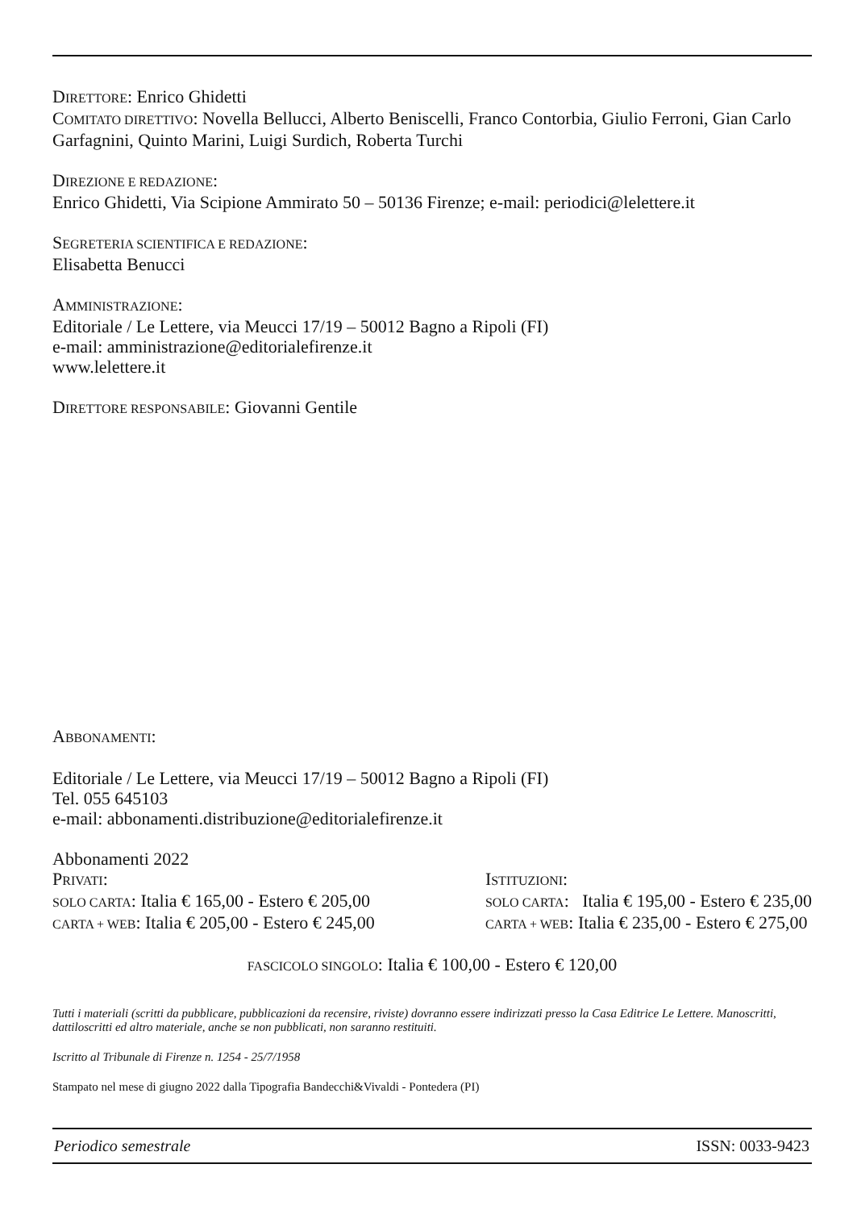DIRETTORE: Enrico Ghidetti
COMITATO DIRETTIVO: Novella Bellucci, Alberto Beniscelli, Franco Contorbia, Giulio Ferroni, Gian Carlo Garfagnini, Quinto Marini, Luigi Surdich, Roberta Turchi
DIREZIONE E REDAZIONE:
Enrico Ghidetti, Via Scipione Ammirato 50 – 50136 Firenze; e-mail: periodici@lelettere.it
SEGRETERIA SCIENTIFICA E REDAZIONE:
Elisabetta Benucci
AMMINISTRAZIONE:
Editoriale / Le Lettere, via Meucci 17/19 – 50012 Bagno a Ripoli (FI)
e-mail: amministrazione@editorialefirenze.it
www.lelettere.it
DIRETTORE RESPONSABILE: Giovanni Gentile
ABBONAMENTI:
Editoriale / Le Lettere, via Meucci 17/19 – 50012 Bagno a Ripoli (FI)
Tel. 055 645103
e-mail: abbonamenti.distribuzione@editorialefirenze.it
Abbonamenti 2022
PRIVATI:
SOLO CARTA: Italia € 165,00 - Estero € 205,00
CARTA + WEB: Italia € 205,00 - Estero € 245,00
ISTITUZIONI:
SOLO CARTA: Italia € 195,00 - Estero € 235,00
CARTA + WEB: Italia € 235,00 - Estero € 275,00
FASCICOLO SINGOLO: Italia € 100,00 - Estero € 120,00
Tutti i materiali (scritti da pubblicare, pubblicazioni da recensire, riviste) dovranno essere indirizzati presso la Casa Editrice Le Lettere. Manoscritti, dattiloscritti ed altro materiale, anche se non pubblicati, non saranno restituiti.
Iscritto al Tribunale di Firenze n. 1254 - 25/7/1958
Stampato nel mese di giugno 2022 dalla Tipografia Bandecchi&Vivaldi - Pontedera (PI)
Periodico semestrale ISSN: 0033-9423